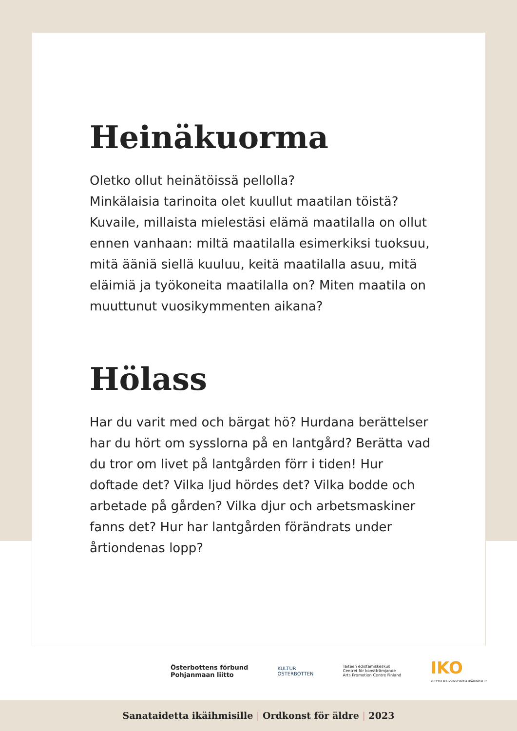Heinäkuorma
Oletko ollut heinätöissä pellolla?
Minkälaisia tarinoita olet kuullut maatilan töistä? Kuvaile, millaista mielestäsi elämä maatilalla on ollut ennen vanhaan: miltä maatilalla esimerkiksi tuoksuu, mitä ääniä siellä kuuluu, keitä maatilalla asuu, mitä eläimiä ja työkoneita maatilalla on? Miten maatila on muuttunut vuosikymmenten aikana?
Hölass
Har du varit med och bärgat hö? Hurdana berättelser har du hört om sysslorna på en lantgård? Berätta vad du tror om livet på lantgården förr i tiden! Hur doftade det? Vilka ljud hördes det? Vilka bodde och arbetade på gården? Vilka djur och arbetsmaskiner fanns det? Hur har lantgården förändrats under årtiondenas lopp?
Österbottens förbund
Pohjanmaan liitto
KULTUR
ÖSTERBOTTEN
Taiteen edistämiskeskus
Centret för konstfrämjande
Arts Promotion Centre Finland
IKO
KULTTUURIHYVINVOINTIA IKÄIHMISILLE
Sanataidetta ikäihmisille | Ordkonst för äldre | 2023